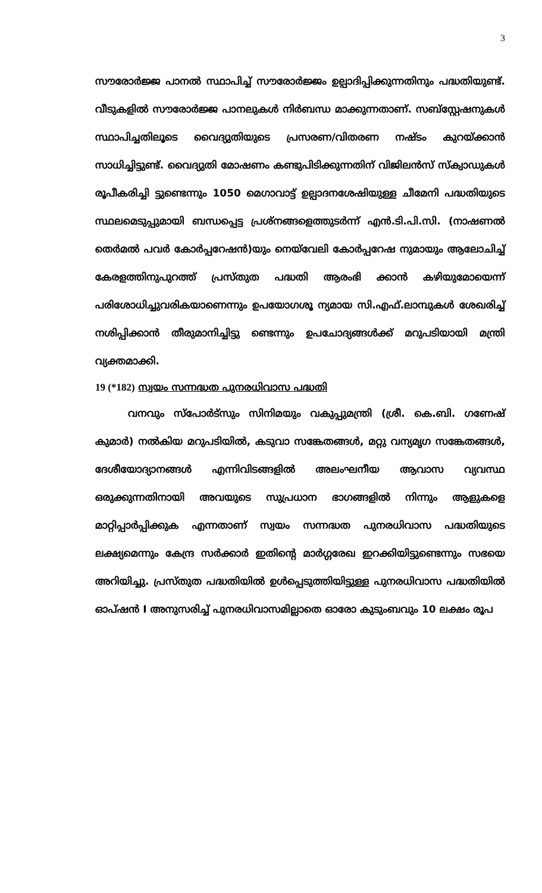3
സൗരോർജ്ജ പാനൽ സ്ഥാപിച്ച് സൗരോർജ്ജം ഉല്പാദിപ്പിക്കുന്നതിനും പദ്ധതിയുണ്ട്. വീടുകളിൽ സൗരോർജ്ജ പാനലുകൾ നിർബന്ധ മാക്കുന്നതാണ്. സബ്സ്റ്റേഷനുകൾ സ്ഥാപിച്ചതിലൂടെ വൈദ്യുതിയുടെ പ്രസരണ/വിതരണ നഷ്ടം കുറയ്ക്കാൻ സാധിച്ചിട്ടുണ്ട്. വൈദ്യുതി മോഷണം കണ്ടുപിടിക്കുന്നതിന് വിജിലൻസ് സ്ക്വാഡുകൾ രൂപീകരിച്ചി ട്ടുണ്ടെന്നും 1050 മെഗാവാട്ട് ഉല്പാദനശേഷിയുള്ള ചീമേനി പദ്ധതിയുടെ സ്ഥലമെടുപ്പുമായി ബന്ധപ്പെട്ട പ്രശ്നങ്ങളെത്തുടർന്ന് എൻ.ടി.പി.സി. (നാഷണൽ തെർമൽ പവർ കോർപ്പറേഷൻ)യും നെയ്‌വേലി കോർപ്പറേഷ നുമായും ആലോചിച്ച് കേരളത്തിനുപുറത്ത് പ്രസ്തുത പദ്ധതി ആരംഭി ക്കാൻ കഴിയുമോയെന്ന് പരിശോധിച്ചുവരികയാണെന്നും ഉപയോഗശൂ ന്യമായ സി.എഫ്.ലാമ്പുകൾ ശേഖരിച്ച് നശിപ്പിക്കാൻ തീരുമാനിച്ചിട്ടു ണ്ടെന്നും ഉപചോദ്യങ്ങൾക്ക് മറുപടിയായി മന്ത്രി വ്യക്തമാക്കി.
19 (*182) സ്വയം സന്നദ്ധത പുനരധിവാസ പദ്ധതി
വനവും സ്പോർട്സും സിനിമയും വകുപ്പുമന്ത്രി (ശ്രീ. കെ.ബി. ഗണേഷ് കുമാർ) നൽകിയ മറുപടിയിൽ, കടുവാ സങ്കേതങ്ങൾ, മറ്റു വന്യമൃഗ സങ്കേതങ്ങൾ, ദേശീയോദ്യാനങ്ങൾ എന്നിവിടങ്ങളിൽ അലംഘനീയ ആവാസ വ്യവസ്ഥ ഒരുക്കുന്നതിനായി അവയുടെ സുപ്രധാന ഭാഗങ്ങളിൽ നിന്നും ആളുകളെ മാറ്റിപ്പാർപ്പിക്കുക എന്നതാണ് സ്വയം സന്നദ്ധത പുനരധിവാസ പദ്ധതിയുടെ ലക്ഷ്യമെന്നും കേന്ദ്ര സർക്കാർ ഇതിന്റെ മാർഗ്ഗരേഖ ഇറക്കിയിട്ടുണ്ടെന്നും സഭയെ അറിയിച്ചു. പ്രസ്തുത പദ്ധതിയിൽ ഉൾപ്പെടുത്തിയിട്ടുള്ള പുനരധിവാസ പദ്ധതിയിൽ ഓപ്ഷൻ I അനുസരിച്ച് പുനരധിവാസമില്ലാതെ ഓരോ കുടുംബവും 10 ലക്ഷം രൂപ